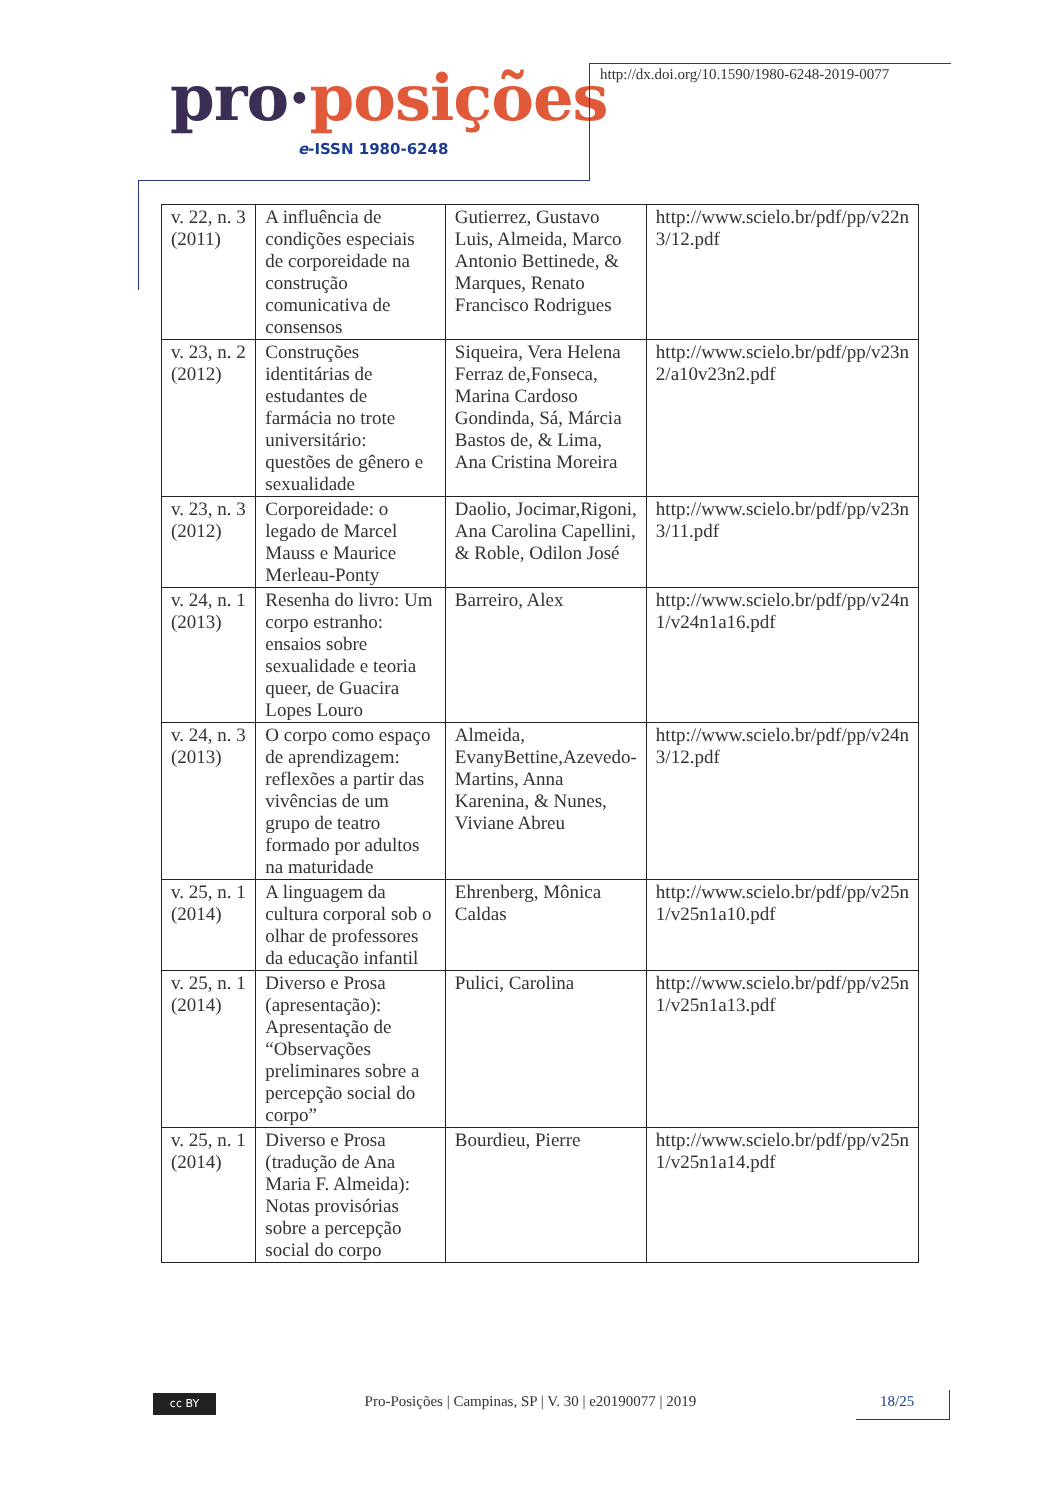pro·posições
e-ISSN 1980-6248
http://dx.doi.org/10.1590/1980-6248-2019-0077
| v. 22, n. 3 (2011) | A influência de condições especiais de corporeidade na construção comunicativa de consensos | Gutierrez, Gustavo Luis, Almeida, Marco Antonio Bettinede, & Marques, Renato Francisco Rodrigues | http://www.scielo.br/pdf/pp/v22n 3/12.pdf |
| v. 23, n. 2 (2012) | Construções identitárias de estudantes de farmácia no trote universitário: questões de gênero e sexualidade | Siqueira, Vera Helena Ferraz de,Fonseca, Marina Cardoso Gondinda, Sá, Márcia Bastos de, & Lima, Ana Cristina Moreira | http://www.scielo.br/pdf/pp/v23n 2/a10v23n2.pdf |
| v. 23, n. 3 (2012) | Corporeidade: o legado de Marcel Mauss e Maurice Merleau-Ponty | Daolio, Jocimar,Rigoni, Ana Carolina Capellini, & Roble, Odilon José | http://www.scielo.br/pdf/pp/v23n 3/11.pdf |
| v. 24, n. 1 (2013) | Resenha do livro: Um corpo estranho: ensaios sobre sexualidade e teoria queer, de Guacira Lopes Louro | Barreiro, Alex | http://www.scielo.br/pdf/pp/v24n 1/v24n1a16.pdf |
| v. 24, n. 3 (2013) | O corpo como espaço de aprendizagem: reflexões a partir das vivências de um grupo de teatro formado por adultos na maturidade | Almeida, EvanyBettine,Azevedo-Martins, Anna Karenina, & Nunes, Viviane Abreu | http://www.scielo.br/pdf/pp/v24n 3/12.pdf |
| v. 25, n. 1 (2014) | A linguagem da cultura corporal sob o olhar de professores da educação infantil | Ehrenberg, Mônica Caldas | http://www.scielo.br/pdf/pp/v25n 1/v25n1a10.pdf |
| v. 25, n. 1 (2014) | Diverso e Prosa (apresentação): Apresentação de “Observações preliminares sobre a percepção social do corpo” | Pulici, Carolina | http://www.scielo.br/pdf/pp/v25n 1/v25n1a13.pdf |
| v. 25, n. 1 (2014) | Diverso e Prosa (tradução de Ana Maria F. Almeida): Notas provisórias sobre a percepção social do corpo | Bourdieu, Pierre | http://www.scielo.br/pdf/pp/v25n 1/v25n1a14.pdf |
cc BY
Pro-Posições | Campinas, SP | V. 30 | e20190077 | 2019 18/25